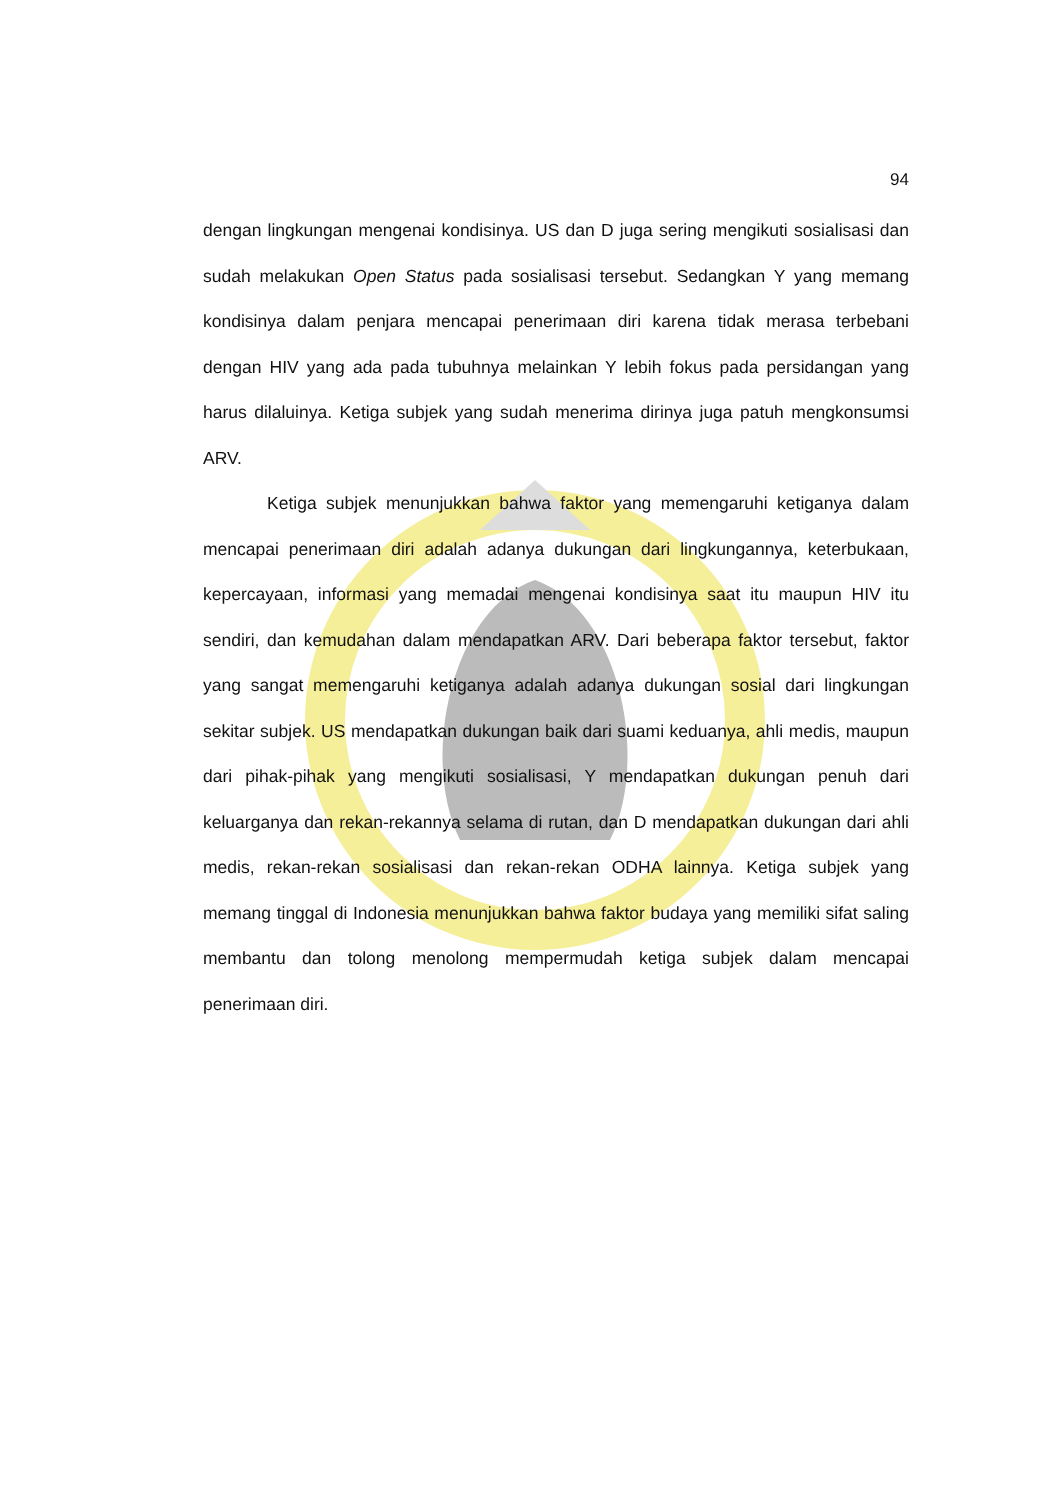94
dengan lingkungan mengenai kondisinya. US dan D juga sering mengikuti sosialisasi dan sudah melakukan Open Status pada sosialisasi tersebut. Sedangkan Y yang memang kondisinya dalam penjara mencapai penerimaan diri karena tidak merasa terbebani dengan HIV yang ada pada tubuhnya melainkan Y lebih fokus pada persidangan yang harus dilaluinya. Ketiga subjek yang sudah menerima dirinya juga patuh mengkonsumsi ARV.
Ketiga subjek menunjukkan bahwa faktor yang memengaruhi ketiganya dalam mencapai penerimaan diri adalah adanya dukungan dari lingkungannya, keterbukaan, kepercayaan, informasi yang memadai mengenai kondisinya saat itu maupun HIV itu sendiri, dan kemudahan dalam mendapatkan ARV. Dari beberapa faktor tersebut, faktor yang sangat memengaruhi ketiganya adalah adanya dukungan sosial dari lingkungan sekitar subjek. US mendapatkan dukungan baik dari suami keduanya, ahli medis, maupun dari pihak-pihak yang mengikuti sosialisasi, Y mendapatkan dukungan penuh dari keluarganya dan rekan-rekannya selama di rutan, dan D mendapatkan dukungan dari ahli medis, rekan-rekan sosialisasi dan rekan-rekan ODHA lainnya. Ketiga subjek yang memang tinggal di Indonesia menunjukkan bahwa faktor budaya yang memiliki sifat saling membantu dan tolong menolong mempermudah ketiga subjek dalam mencapai penerimaan diri.